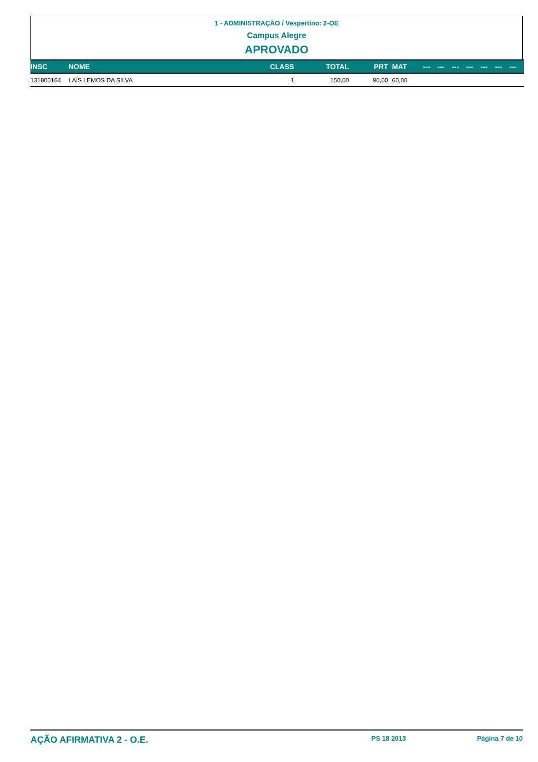1 - ADMINISTRAÇÃO / Vespertino: 2-OE
Campus Alegre
APROVADO
| INSC | NOME | CLASS | TOTAL | PRT | MAT | --- | --- | --- | --- | --- | --- | --- |
| --- | --- | --- | --- | --- | --- | --- | --- | --- | --- | --- | --- | --- |
| 131800164 | LAÍS LEMOS DA SILVA | 1 | 150,00 | 90,00 | 60,00 | | | | | | | |
AÇÃO AFIRMATIVA 2 - O.E. PS 18 2013 Página 7 de 10